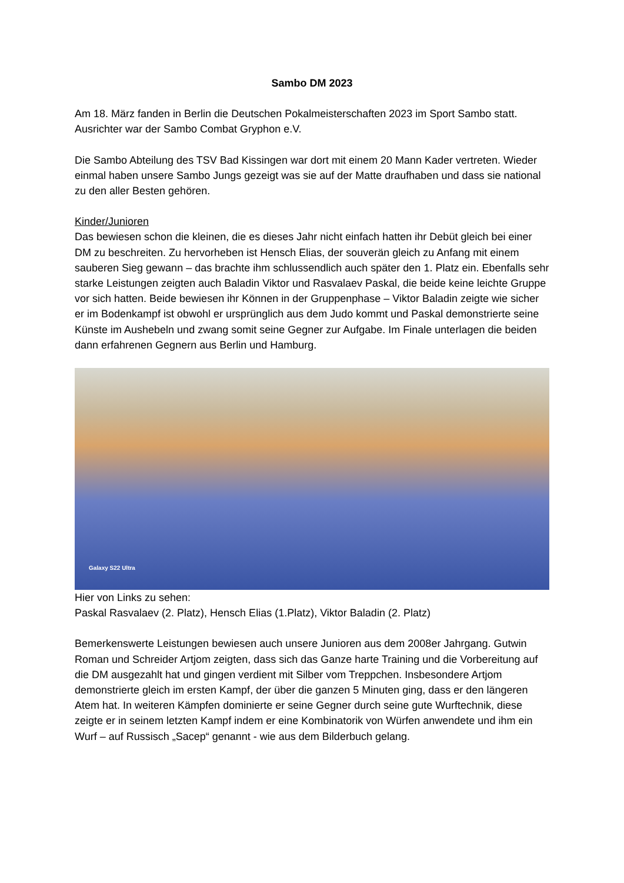Sambo DM 2023
Am 18. März fanden in Berlin die Deutschen Pokalmeisterschaften 2023 im Sport Sambo statt. Ausrichter war der Sambo Combat Gryphon e.V.
Die Sambo Abteilung des TSV Bad Kissingen war dort mit einem 20 Mann Kader vertreten. Wieder einmal haben unsere Sambo Jungs gezeigt was sie auf der Matte draufhaben und dass sie national zu den aller Besten gehören.
Kinder/Junioren
Das bewiesen schon die kleinen, die es dieses Jahr nicht einfach hatten ihr Debüt gleich bei einer DM zu beschreiten. Zu hervorheben ist Hensch Elias, der souverän gleich zu Anfang mit einem sauberen Sieg gewann – das brachte ihm schlussendlich auch später den 1. Platz ein. Ebenfalls sehr starke Leistungen zeigten auch Baladin Viktor und Rasvalaev Paskal, die beide keine leichte Gruppe vor sich hatten. Beide bewiesen ihr Können in der Gruppenphase – Viktor Baladin zeigte wie sicher er im Bodenkampf ist obwohl er ursprünglich aus dem Judo kommt und Paskal demonstrierte seine Künste im Aushebeln und zwang somit seine Gegner zur Aufgabe. Im Finale unterlagen die beiden dann erfahrenen Gegnern aus Berlin und Hamburg.
Galaxy S22 Ultra
Hier von Links zu sehen:
Paskal Rasvalaev (2. Platz), Hensch Elias (1.Platz), Viktor Baladin (2. Platz)
Bemerkenswerte Leistungen bewiesen auch unsere Junioren aus dem 2008er Jahrgang. Gutwin Roman und Schreider Artjom zeigten, dass sich das Ganze harte Training und die Vorbereitung auf die DM ausgezahlt hat und gingen verdient mit Silber vom Treppchen. Insbesondere Artjom demonstrierte gleich im ersten Kampf, der über die ganzen 5 Minuten ging, dass er den längeren Atem hat. In weiteren Kämpfen dominierte er seine Gegner durch seine gute Wurftechnik, diese zeigte er in seinem letzten Kampf indem er eine Kombinatorik von Würfen anwendete und ihm ein Wurf – auf Russisch „Sacep“ genannt - wie aus dem Bilderbuch gelang.